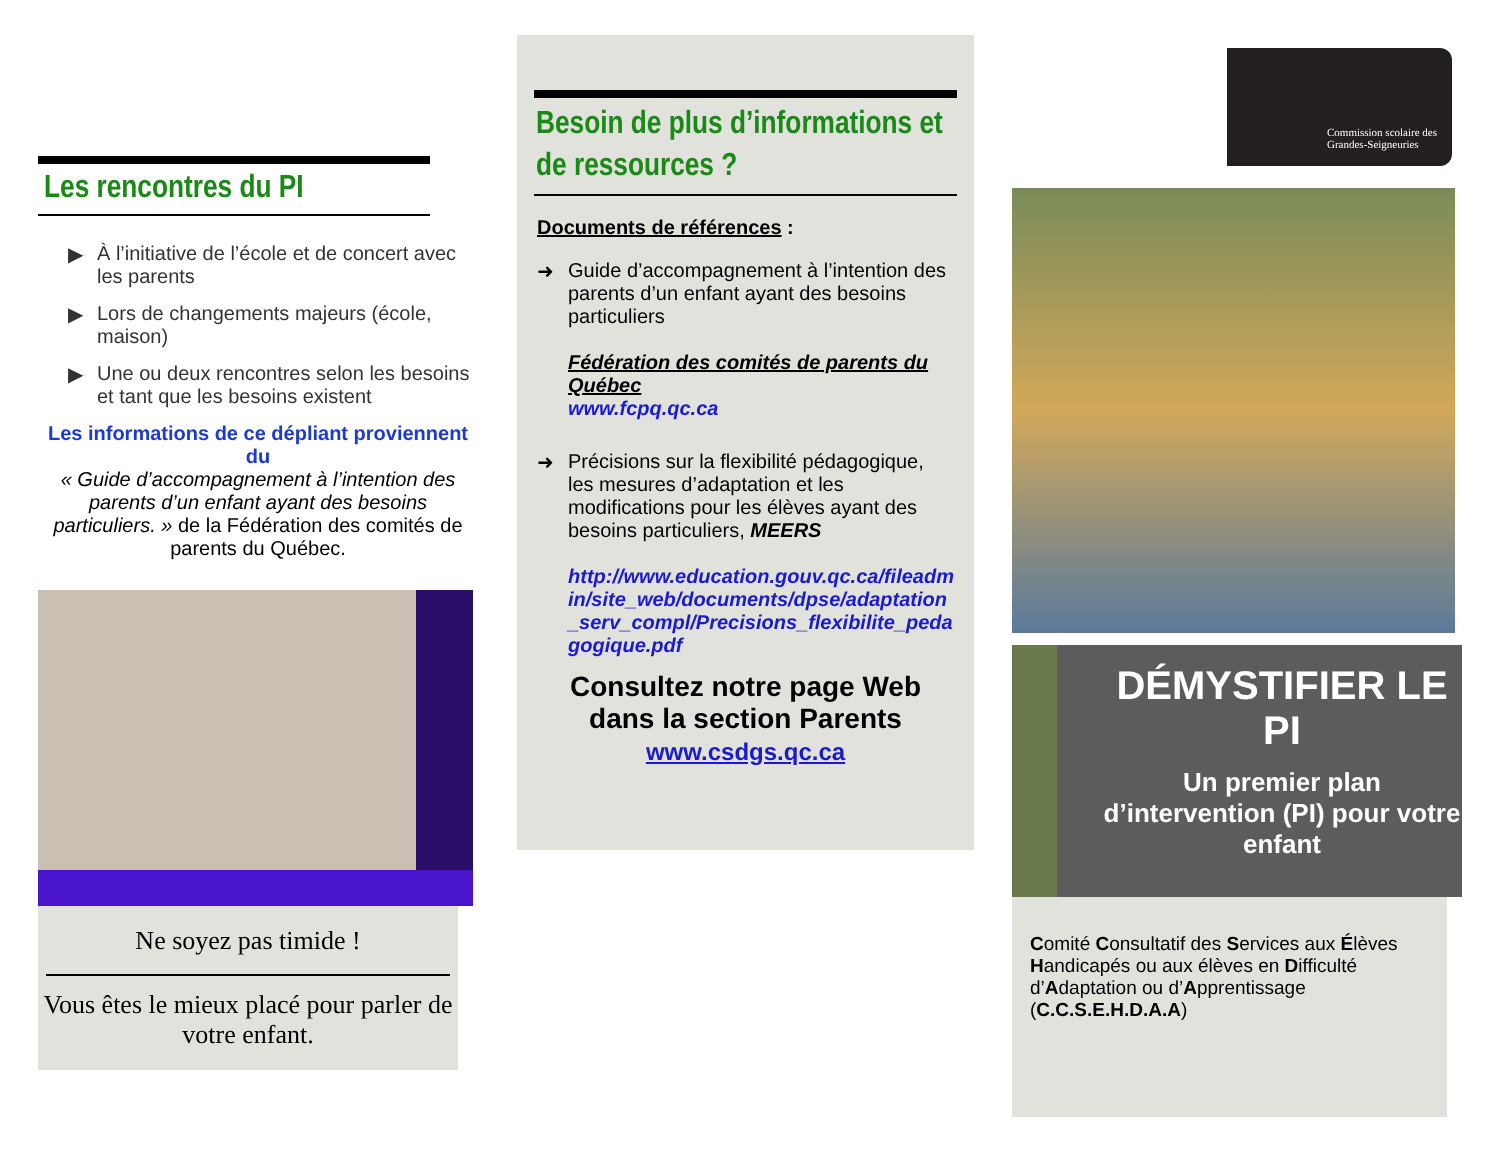Les rencontres du PI
▶ À l’initiative de l’école et de concert avec les parents
▶ Lors de changements majeurs (école, maison)
▶ Une ou deux rencontres selon les besoins et tant que les besoins existent
Les informations de ce dépliant proviennent du
« Guide d’accompagnement à l’intention des parents d’un enfant ayant des besoins particuliers. » de la Fédération des comités de parents du Québec.
Ne soyez pas timide !
Vous êtes le mieux placé pour parler de votre enfant.
Besoin de plus d’informations et de ressources ?
Documents de références :
➜ Guide d’accompagnement à l’intention des parents d’un enfant ayant des besoins particuliers
Fédération des comités de parents du Québec
www.fcpq.qc.ca
➜ Précisions sur la flexibilité pédagogique, les mesures d’adaptation et les modifications pour les élèves ayant des besoins particuliers, MEERS
http://www.education.gouv.qc.ca/fileadmin/site_web/documents/dpse/adaptation_serv_compl/Precisions_flexibilite_pedagogique.pdf
Consultez notre page Web dans la section Parents
www.csdgs.qc.ca
Commission scolaire des Grandes-Seigneuries
DÉMYSTIFIER LE PI
Un premier plan d’intervention (PI) pour votre enfant
Comité Consultatif des Services aux Élèves Handicapés ou aux élèves en Difficulté d’Adaptation ou d’Apprentissage (C.C.S.E.H.D.A.A)